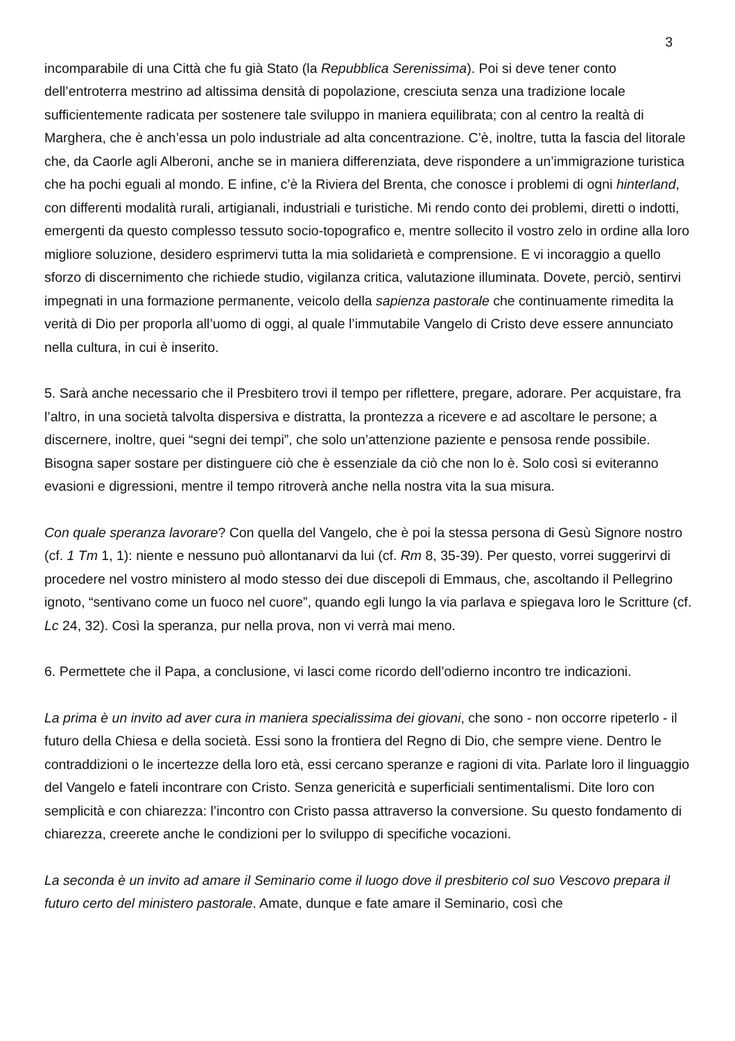3
incomparabile di una Città che fu già Stato (la Repubblica Serenissima). Poi si deve tener conto dell’entroterra mestrino ad altissima densità di popolazione, cresciuta senza una tradizione locale sufficientemente radicata per sostenere tale sviluppo in maniera equilibrata; con al centro la realtà di Marghera, che è anch’essa un polo industriale ad alta concentrazione. C’è, inoltre, tutta la fascia del litorale che, da Caorle agli Alberoni, anche se in maniera differenziata, deve rispondere a un’immigrazione turistica che ha pochi eguali al mondo. E infine, c’è la Riviera del Brenta, che conosce i problemi di ogni hinterland, con differenti modalità rurali, artigianali, industriali e turistiche. Mi rendo conto dei problemi, diretti o indotti, emergenti da questo complesso tessuto socio-topografico e, mentre sollecito il vostro zelo in ordine alla loro migliore soluzione, desidero esprimervi tutta la mia solidarietà e comprensione. E vi incoraggio a quello sforzo di discernimento che richiede studio, vigilanza critica, valutazione illuminata. Dovete, perciò, sentirvi impegnati in una formazione permanente, veicolo della sapienza pastorale che continuamente rimedita la verità di Dio per proporla all’uomo di oggi, al quale l’immutabile Vangelo di Cristo deve essere annunciato nella cultura, in cui è inserito.
5. Sarà anche necessario che il Presbitero trovi il tempo per riflettere, pregare, adorare. Per acquistare, fra l’altro, in una società talvolta dispersiva e distratta, la prontezza a ricevere e ad ascoltare le persone; a discernere, inoltre, quei “segni dei tempi”, che solo un’attenzione paziente e pensosa rende possibile. Bisogna saper sostare per distinguere ciò che è essenziale da ciò che non lo è. Solo così si eviteranno evasioni e digressioni, mentre il tempo ritroverà anche nella nostra vita la sua misura.
Con quale speranza lavorare? Con quella del Vangelo, che è poi la stessa persona di Gesù Signore nostro (cf. 1 Tm 1, 1): niente e nessuno può allontanarvi da lui (cf. Rm 8, 35-39). Per questo, vorrei suggerirvi di procedere nel vostro ministero al modo stesso dei due discepoli di Emmaus, che, ascoltando il Pellegrino ignoto, “sentivano come un fuoco nel cuore”, quando egli lungo la via parlava e spiegava loro le Scritture (cf. Lc 24, 32). Così la speranza, pur nella prova, non vi verrà mai meno.
6. Permettete che il Papa, a conclusione, vi lasci come ricordo dell’odierno incontro tre indicazioni.
La prima è un invito ad aver cura in maniera specialissima dei giovani, che sono - non occorre ripeterlo - il futuro della Chiesa e della società. Essi sono la frontiera del Regno di Dio, che sempre viene. Dentro le contraddizioni o le incertezze della loro età, essi cercano speranze e ragioni di vita. Parlate loro il linguaggio del Vangelo e fateli incontrare con Cristo. Senza genericità e superficiali sentimentalismi. Dite loro con semplicità e con chiarezza: l’incontro con Cristo passa attraverso la conversione. Su questo fondamento di chiarezza, creerete anche le condizioni per lo sviluppo di specifiche vocazioni.
La seconda è un invito ad amare il Seminario come il luogo dove il presbiterio col suo Vescovo prepara il futuro certo del ministero pastorale. Amate, dunque e fate amare il Seminario, così che